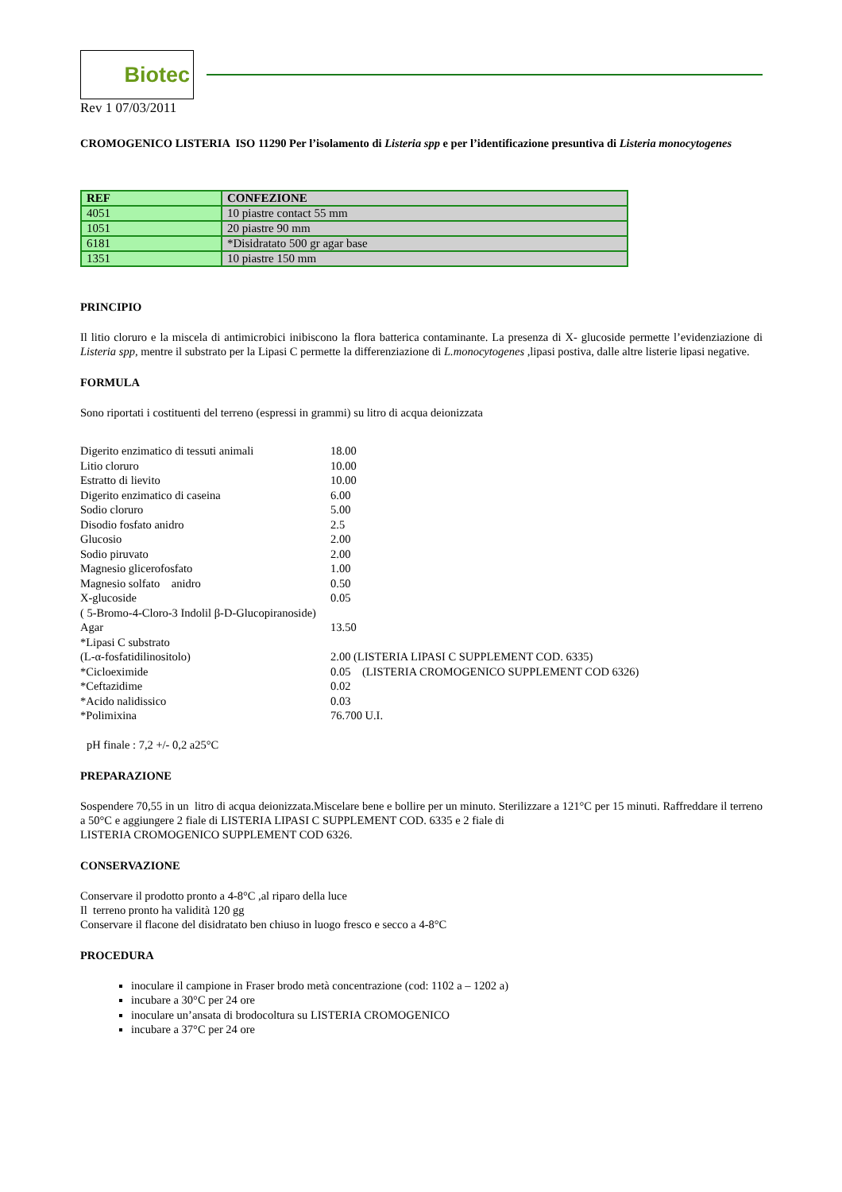Biotec
Rev 1 07/03/2011
CROMOGENICO LISTERIA ISO 11290 Per l’isolamento di Listeria spp e per l’identificazione presuntiva di Listeria monocytogenes
| REF | CONFEZIONE |
| --- | --- |
| 4051 | 10 piastre contact 55 mm |
| 1051 | 20 piastre 90 mm |
| 6181 | *Disidratato 500 gr agar base |
| 1351 | 10 piastre 150 mm |
PRINCIPIO
Il litio cloruro e la miscela di antimicrobici inibiscono la flora batterica contaminante. La presenza di X- glucoside permette l’evidenziazione di Listeria spp, mentre il substrato per la Lipasi C permette la differenziazione di L.monocytogenes ,lipasi postiva, dalle altre listerie lipasi negative.
FORMULA
Sono riportati i costituenti del terreno (espressi in grammi) su litro di acqua deionizzata
Digerito enzimatico di tessuti animali 18.00 Litio cloruro 10.00 Estratto di lievito 10.00 Digerito enzimatico di caseina 6.00 Sodio cloruro 5.00 Disodio fosfato anidro 2.5 Glucosio 2.00 Sodio piruvato 2.00 Magnesio glicerofosfato 1.00 Magnesio solfato anidro 0.50 X-glucoside 0.05 ( 5-Bromo-4-Cloro-3 Indolil β-D-Glucopiranoside) Agar 13.50 *Lipasi C substrato (L-α-fosfatidilinositolo) 2.00 (LISTERIA LIPASI C SUPPLEMENT COD. 6335) *Cicloeximide 0.05 (LISTERIA CROMOGENICO SUPPLEMENT COD 6326) *Ceftazidime 0.02 *Acido nalidissico 0.03 *Polimixina 76.700 U.I.
pH finale : 7,2 +/- 0,2 a25°C
PREPARAZIONE
Sospendere 70,55 in un litro di acqua deionizzata.Miscelare bene e bollire per un minuto. Sterilizzare a 121°C per 15 minuti. Raffreddare il terreno a 50°C e aggiungere 2 fiale di LISTERIA LIPASI C SUPPLEMENT COD. 6335 e 2 fiale di
LISTERIA CROMOGENICO SUPPLEMENT COD 6326.
CONSERVAZIONE
Conservare il prodotto pronto a 4-8°C ,al riparo della luce
Il terreno pronto ha validità 120 gg
Conservare il flacone del disidratato ben chiuso in luogo fresco e secco a 4-8°C
PROCEDURA
inoculare il campione in Fraser brodo metà concentrazione (cod: 1102 a – 1202 a)
incubare a 30°C per 24 ore
inoculare un’ansata di brodocoltura su LISTERIA CROMOGENICO
incubare a 37°C per 24 ore